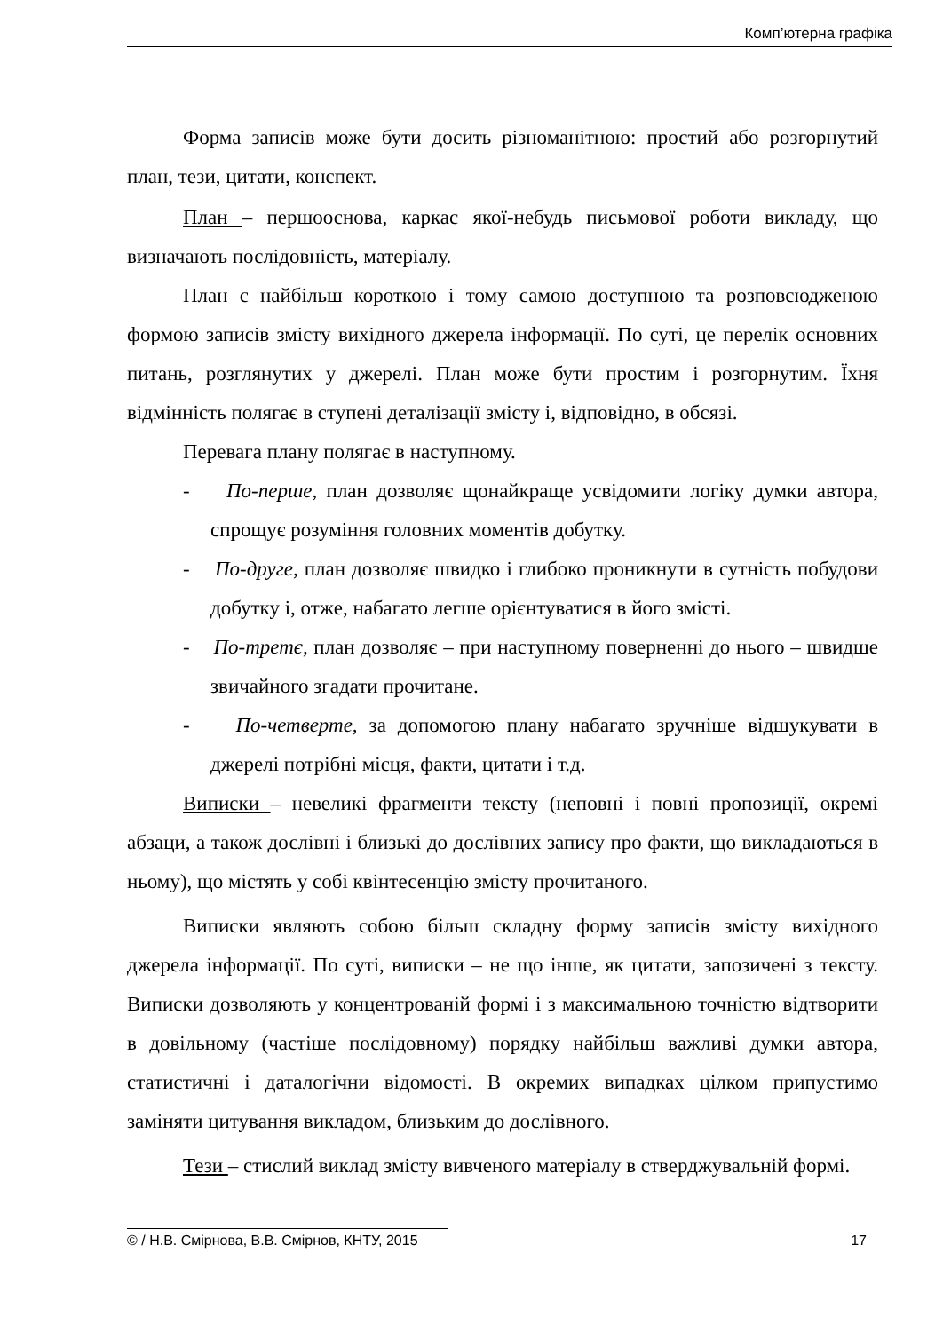Комп’ютерна графіка
Форма записів може бути досить різноманітною: простий або розгорнутий план, тези, цитати, конспект.
План – першооснова, каркас якої-небудь письмової роботи викладу, що визначають послідовність, матеріалу.
План є найбільш короткою і тому самою доступною та розповсюдженою формою записів змісту вихідного джерела інформації. По суті, це перелік основних питань, розглянутих у джерелі. План може бути простим і розгорнутим. Їхня відмінність полягає в ступені деталізації змісту і, відповідно, в обсязі.
Перевага плану полягає в наступному.
- По-перше, план дозволяє щонайкраще усвідомити логіку думки автора, спрощує розуміння головних моментів добутку.
- По-друге, план дозволяє швидко і глибоко проникнути в сутність побудови добутку і, отже, набагато легше орієнтуватися в його змісті.
- По-третє, план дозволяє – при наступному поверненні до нього – швидше звичайного згадати прочитане.
- По-четверте, за допомогою плану набагато зручніше відшукувати в джерелі потрібні місця, факти, цитати і т.д.
Виписки – невеликі фрагменти тексту (неповні і повні пропозиції, окремі абзаци, а також дослівні і близькі до дослівних запису про факти, що викладаються в ньому), що містять у собі квінтесенцію змісту прочитаного.
Виписки являють собою більш складну форму записів змісту вихідного джерела інформації. По суті, виписки – не що інше, як цитати, запозичені з тексту. Виписки дозволяють у концентрованій формі і з максимальною точністю відтворити в довільному (частіше послідовному) порядку найбільш важливі думки автора, статистичні і даталогічни відомості. В окремих випадках цілком припустимо заміняти цитування викладом, близьким до дослівного.
Тези – стислий виклад змісту вивченого матеріалу в стверджувальній формі.
© / Н.В. Смірнова, В.В. Смірнов, КНТУ, 2015 17